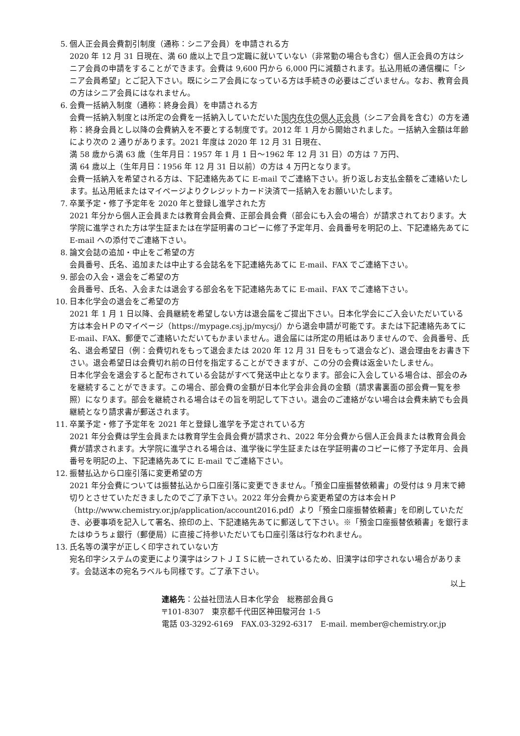5. 個人正会員会費割引制度（通称：シニア会員）を申請される方
2020 年 12 月 31 日現在、満 60 歳以上で且つ定職に就いていない（非常勤の場合も含む）個人正会員の方はシニア会員の申請をすることができます。会費は 9,600 円から 6,000 円に減額されます。払込用紙の通信欄に「シニア会員希望」とご記入下さい。既にシニア会員になっている方は手続きの必要はございません。なお、教育会員の方はシニア会員にはなれません。
6. 会費一括納入制度（通称：終身会員）を申請される方
会費一括納入制度とは所定の会費を一括納入していただいた国内在住の個人正会員（シニア会員を含む）の方を通称：終身会員とし以降の会費納入を不要とする制度です。2012 年 1 月から開始されました。一括納入金額は年齢により次の 2 通りがあります。2021 年度は 2020 年 12 月 31 日現在、
満 58 歳から満 63 歳（生年月日：1957 年 1 月 1 日～1962 年 12 月 31 日）の方は 7 万円、
満 64 歳以上（生年月日：1956 年 12 月 31 日以前）の方は 4 万円となります。
会費一括納入を希望される方は、下記連絡先あてに E-mail でご連絡下さい。折り返しお支払金額をご連絡いたします。払込用紙またはマイページよりクレジットカード決済で一括納入をお願いいたします。
7. 卒業予定・修了予定年を 2020 年と登録し進学された方
2021 年分から個人正会員または教育会員会費、正部会員会費（部会にも入会の場合）が請求されております。大学院に進学された方は学生証または在学証明書のコピーに修了予定年月、会員番号を明記の上、下記連絡先あてに E-mail への添付でご連絡下さい。
8. 論文会誌の追加・中止をご希望の方
会員番号、氏名、追加または中止する会誌名を下記連絡先あてに E-mail、FAX でご連絡下さい。
9. 部会の入会・退会をご希望の方
会員番号、氏名、入会または退会する部会名を下記連絡先あてに E-mail、FAX でご連絡下さい。
10. 日本化学会の退会をご希望の方
2021 年 1 月 1 日以降、会員継続を希望しない方は退会届をご提出下さい。日本化学会にご入会いただいている方は本会ＨＰのマイページ（https://mypage.csj.jp/mycsj/）から退会申請が可能です。または下記連絡先あてに E-mail、FAX、郵便でご連絡いただいてもかまいません。退会届には所定の用紙はありませんので、会員番号、氏名、退会希望日（例：会費切れをもって退会または 2020 年 12 月 31 日をもって退会など)、退会理由をお書き下さい。退会希望日は会費切れ前の日付を指定することができますが、この分の会費は返金いたしません。
日本化学会を退会すると配布されている会誌がすべて発送中止となります。部会に入会している場合は、部会のみを継続することができます。この場合、部会費の金額が日本化学会非会員の金額（請求書裏面の部会費一覧を参照）になります。部会を継続される場合はその旨を明記して下さい。退会のご連絡がない場合は会費未納でも会員継続となり請求書が郵送されます。
11. 卒業予定・修了予定年を 2021 年と登録し進学を予定されている方
2021 年分会費は学生会員または教育学生会員会費が請求され、2022 年分会費から個人正会員または教育会員会費が請求されます。大学院に進学される場合は、進学後に学生証または在学証明書のコピーに修了予定年月、会員番号を明記の上、下記連絡先あてに E-mail でご連絡下さい。
12. 振替払込から口座引落に変更希望の方
2021 年分会費については振替払込から口座引落に変更できません。「預金口座振替依頼書」の受付は 9 月末で締切りとさせていただきましたのでご了承下さい。2022 年分会費から変更希望の方は本会ＨＰ（http://www.chemistry.or.jp/application/account2016.pdf）より「預金口座振替依頼書」を印刷していただき、必要事項を記入して署名、捺印の上、下記連絡先あてに郵送して下さい。※「預金口座振替依頼書」を銀行またはゆうちょ銀行（郵便局）に直接ご持参いただいても口座引落は行なわれません。
13. 氏名等の漢字が正しく印字されていない方
宛名印字システムの変更により漢字はシフトＪＩＳに統一されているため、旧漢字は印字されない場合があります。会誌送本の宛名ラベルも同様です。ご了承下さい。
以上
連絡先：公益社団法人日本化学会　総務部会員Ｇ
〒101-8307　東京都千代田区神田駿河台 1-5
電話 03-3292-6169　FAX.03-3292-6317　E-mail. member@chemistry.or.jp